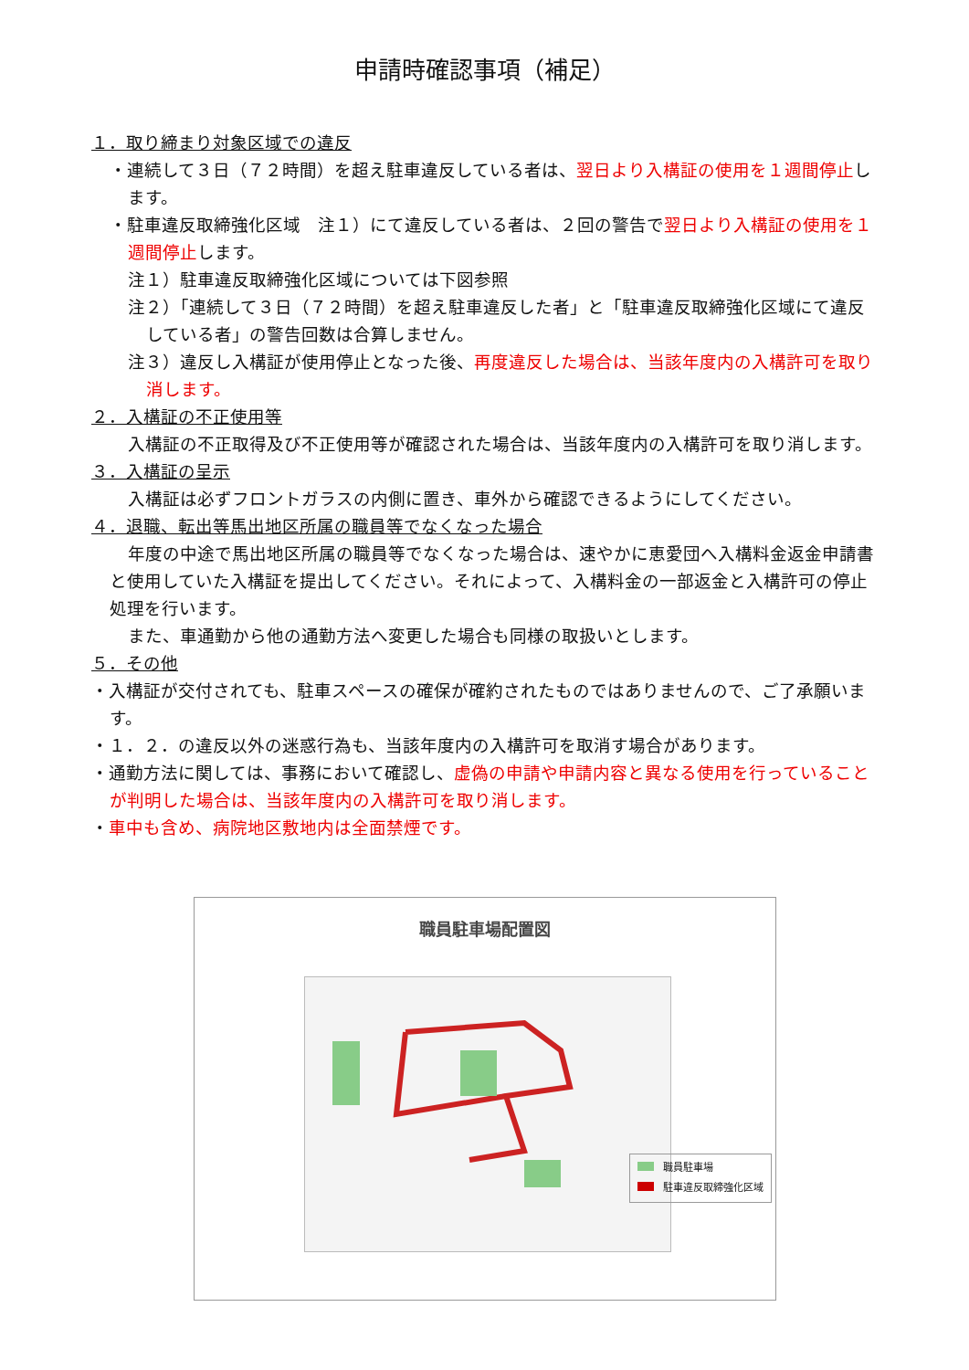申請時確認事項（補足）
１．取り締まり対象区域での違反
・連続して３日（７２時間）を超え駐車違反している者は、翌日より入構証の使用を１週間停止します。
・駐車違反取締強化区域　注１）にて違反している者は、２回の警告で翌日より入構証の使用を１週間停止します。
注１）駐車違反取締強化区域については下図参照
注２）「連続して３日（７２時間）を超え駐車違反した者」と「駐車違反取締強化区域にて違反している者」の警告回数は合算しません。
注３）違反し入構証が使用停止となった後、再度違反した場合は、当該年度内の入構許可を取り消します。
２．入構証の不正使用等
入構証の不正取得及び不正使用等が確認された場合は、当該年度内の入構許可を取り消します。
３．入構証の呈示
入構証は必ずフロントガラスの内側に置き、車外から確認できるようにしてください。
４．退職、転出等馬出地区所属の職員等でなくなった場合
年度の中途で馬出地区所属の職員等でなくなった場合は、速やかに恵愛団へ入構料金返金申請書と使用していた入構証を提出してください。それによって、入構料金の一部返金と入構許可の停止処理を行います。
また、車通勤から他の通勤方法へ変更した場合も同様の取扱いとします。
５．その他
・入構証が交付されても、駐車スペースの確保が確約されたものではありませんので、ご了承願います。
・１．２．の違反以外の迷惑行為も、当該年度内の入構許可を取消す場合があります。
・通勤方法に関しては、事務において確認し、虚偽の申請や申請内容と異なる使用を行っていることが判明した場合は、当該年度内の入構許可を取り消します。
・車中も含め、病院地区敷地内は全面禁煙です。
職員駐車場配置図
職員駐車場
駐車違反取締強化区域